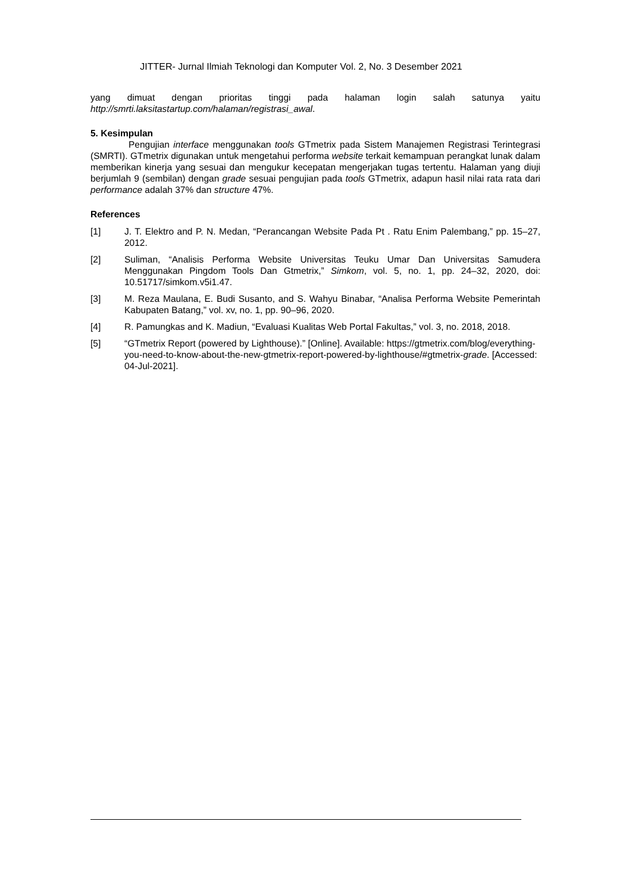JITTER- Jurnal Ilmiah Teknologi dan Komputer Vol. 2, No. 3 Desember 2021
yang dimuat dengan prioritas tinggi pada halaman login salah satunya yaitu http://smrti.laksitastartup.com/halaman/registrasi_awal.
5. Kesimpulan
Pengujian interface menggunakan tools GTmetrix pada Sistem Manajemen Registrasi Terintegrasi (SMRTI). GTmetrix digunakan untuk mengetahui performa website terkait kemampuan perangkat lunak dalam memberikan kinerja yang sesuai dan mengukur kecepatan mengerjakan tugas tertentu. Halaman yang diuji berjumlah 9 (sembilan) dengan grade sesuai pengujian pada tools GTmetrix, adapun hasil nilai rata rata dari performance adalah 37% dan structure 47%.
References
[1] J. T. Elektro and P. N. Medan, “Perancangan Website Pada Pt . Ratu Enim Palembang,” pp. 15–27, 2012.
[2] Suliman, “Analisis Performa Website Universitas Teuku Umar Dan Universitas Samudera Menggunakan Pingdom Tools Dan Gtmetrix,” Simkom, vol. 5, no. 1, pp. 24–32, 2020, doi: 10.51717/simkom.v5i1.47.
[3] M. Reza Maulana, E. Budi Susanto, and S. Wahyu Binabar, “Analisa Performa Website Pemerintah Kabupaten Batang,” vol. xv, no. 1, pp. 90–96, 2020.
[4] R. Pamungkas and K. Madiun, “Evaluasi Kualitas Web Portal Fakultas,” vol. 3, no. 2018, 2018.
[5] “GTmetrix Report (powered by Lighthouse).” [Online]. Available: https://gtmetrix.com/blog/everything-you-need-to-know-about-the-new-gtmetrix-report-powered-by-lighthouse/#gtmetrix-grade. [Accessed: 04-Jul-2021].